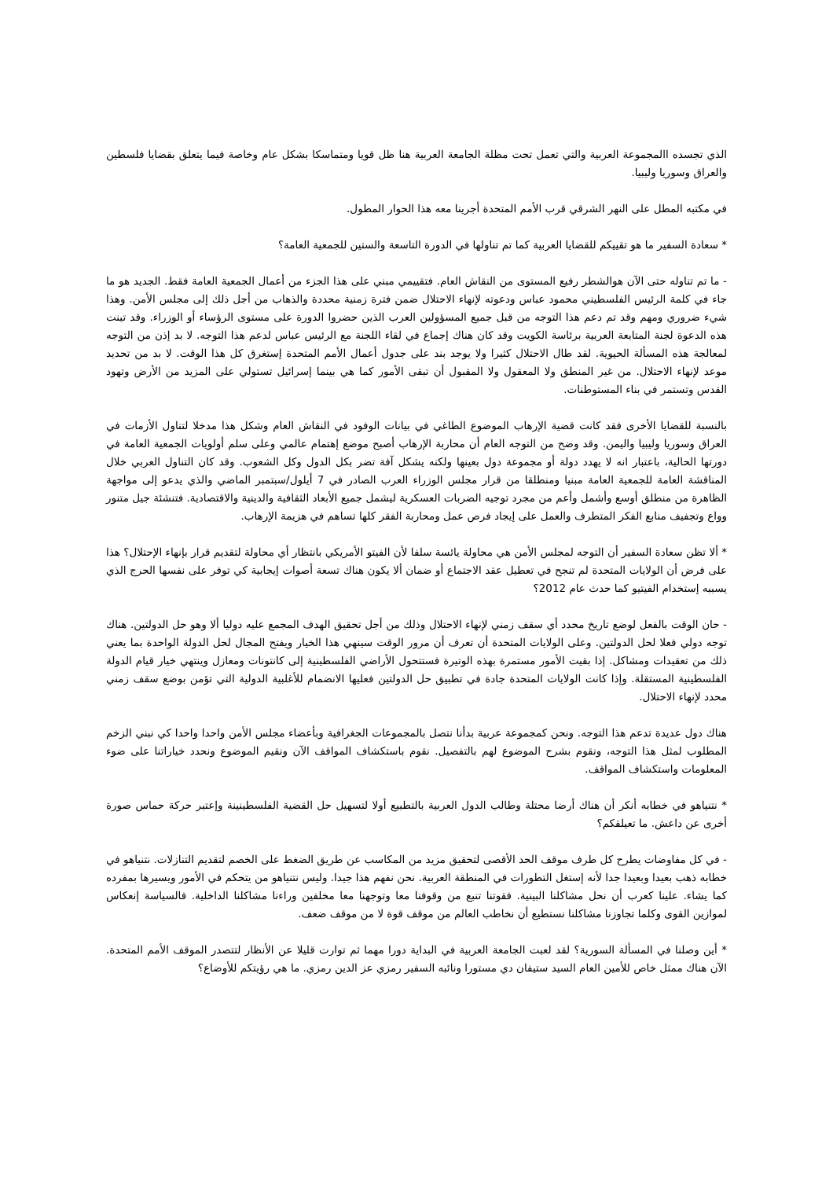الذي تجسده االمجموعة العربية والتي تعمل تحت مظلة الجامعة العربية هنا ظل قويا ومتماسكا بشكل عام وخاصة فيما يتعلق بقضايا فلسطين والعراق وسوريا وليبيا.
في مكتبه المطل على النهر الشرقي قرب الأمم المتحدة أجرينا معه هذا الحوار المطول.
* سعادة السفير ما هو تقييكم للقضايا العربية كما تم تناولها في الدورة التاسعة والستين للجمعية العامة؟
- ما تم تناوله حتى الآن هوالشطر رفيع المستوى من النقاش العام. فتقييمي مبني على هذا الجزء من أعمال الجمعية العامة فقط. الجديد هو ما جاء في كلمة الرئيس الفلسطيني محمود عباس ودعوته لإنهاء الاحتلال ضمن فترة زمنية محددة والذهاب من أجل ذلك إلى مجلس الأمن. وهذا شيء ضروري ومهم وقد تم دعم هذا التوجه من قبل جميع المسؤولين العرب الذين حضروا الدورة على مستوى الرؤساء أو الوزراء. وقد تبنت هذه الدعوة لجنة المتابعة العربية برئاسة الكويت وقد كان هناك إجماع في لقاء اللجنة مع الرئيس عباس لدعم هذا التوجه. لا بد إذن من التوجه لمعالجة هذه المسألة الحيوية. لقد طال الاحتلال كثيرا ولا يوجد بند على جدول أعمال الأمم المتحدة إستغرق كل هذا الوقت. لا بد من تحديد موعد لإنهاء الاحتلال. من غير المنطق ولا المعقول ولا المقبول أن تبقى الأمور كما هي بينما إسرائيل تستولي على المزيد من الأرض وتهود القدس وتستمر في بناء المستوطنات.
بالنسبة للقضايا الأخرى فقد كانت قضية الإرهاب الموضوع الطاغي في بيانات الوفود في النقاش العام وشكل هذا مدخلا لتناول الأزمات في العراق وسوريا وليبيا واليمن. وقد وضح من التوجه العام أن محاربة الإرهاب أصبح موضع إهتمام عالمي وعلى سلم أولويات الجمعية العامة في دورتها الحالية، باعتبار انه لا يهدد دولة أو مجموعة دول بعينها ولكنه يشكل آفة تضر بكل الدول وكل الشعوب. وقد كان التناول العربي خلال المناقشة العامة للجمعية العامة مبنيا ومنطلقا من قرار مجلس الوزراء العرب الصادر في 7 أيلول/سبتمبر الماضي والذي يدعو إلى مواجهة الظاهرة من منطلق أوسع وأشمل وأعم من مجرد توجيه الضربات العسكرية ليشمل جميع الأبعاد الثقافية والدينية والاقتصادية. فتنشئة جيل متنور وواع وتجفيف منابع الفكر المتطرف والعمل على إيجاد فرص عمل ومحاربة الفقر كلها تساهم في هزيمة الإرهاب.
* ألا تظن سعادة السفير أن التوجه لمجلس الأمن هي محاولة يائسة سلفا لأن الفيتو الأمريكي بانتظار أي محاولة لتقديم قرار بإنهاء الإحتلال؟ هذا على فرض أن الولايات المتحدة لم تنجح في تعطيل عقد الاجتماع أو ضمان ألا يكون هناك تسعة أصوات إيجابية كي توفر على نفسها الحرج الذي يسببه إستخدام الفيتيو كما حدث عام 2012؟
- حان الوقت بالفعل لوضع تاريخ محدد أي سقف زمني لإنهاء الاحتلال وذلك من أجل تحقيق الهدف المجمع عليه دوليا ألا وهو حل الدولتين. هناك توجه دولي فعلا لحل الدولتين. وعلى الولايات المتحدة أن تعرف أن مرور الوقت سينهي هذا الخيار ويفتح المجال لحل الدولة الواحدة بما يعني ذلك من تعقيدات ومشاكل. إذا بقيت الأمور مستمرة بهذه الوتيرة فستتحول الأراضي الفلسطينية إلى كانتونات ومعازل وينتهي خيار قيام الدولة الفلسطينية المستقلة. وإذا كانت الولايات المتحدة جادة في تطبيق حل الدولتين فعليها الانضمام للأغلبية الدولية التي تؤمن بوضع سقف زمني محدد لإنهاء الاحتلال.
هناك دول عديدة تدعم هذا التوجه. ونحن كمجموعة عربية بدأنا نتصل بالمجموعات الجغرافية وبأعضاء مجلس الأمن واحدا واحدا كي نبني الزخم المطلوب لمثل هذا التوجه، ونقوم بشرح الموضوع لهم بالتفصيل. نقوم باستكشاف المواقف الآن ونقيم الموضوع ونحدد خياراتنا على ضوء المعلومات واستكشاف المواقف.
* نتنياهو في خطابه أنكر أن هناك أرضا محتلة وطالب الدول العربية بالتطبيع أولا لتسهيل حل القضية الفلسطينينة وإعتبر حركة حماس صورة أخرى عن داعش. ما تعيلقكم؟
- في كل مفاوضات يطرح كل طرف موقف الحد الأقصى لتحقيق مزيد من المكاسب عن طريق الضغط على الخصم لتقديم التنازلات. نتنياهو في خطابه ذهب بعيدا وبعيدا جدا لأنه إستغل التطورات في المنطقة العربية. نحن نفهم هذا جيدا. وليس نتنياهو من يتحكم في الأمور ويسيرها بمفرده كما يشاء. علينا كعرب أن نحل مشاكلنا البينية. فقوتنا تنبع من وقوفنا معا وتوجهنا معا مخلفين وراءنا مشاكلنا الداخلية. فالسياسة إنعكاس لموازين القوى وكلما تجاوزنا مشاكلنا نستطيع أن نخاطب العالم من موقف قوة لا من موقف ضعف.
* أين وصلنا في المسألة السورية؟ لقد لعبت الجامعة العربية في البداية دورا مهما ثم توارت قليلا عن الأنظار لتتصدر الموقف الأمم المتحدة. الآن هناك ممثل خاص للأمين العام السيد ستيفان دي مستورا ونائبه السفير رمزي عز الدين رمزي. ما هي رؤيتكم للأوضاع؟